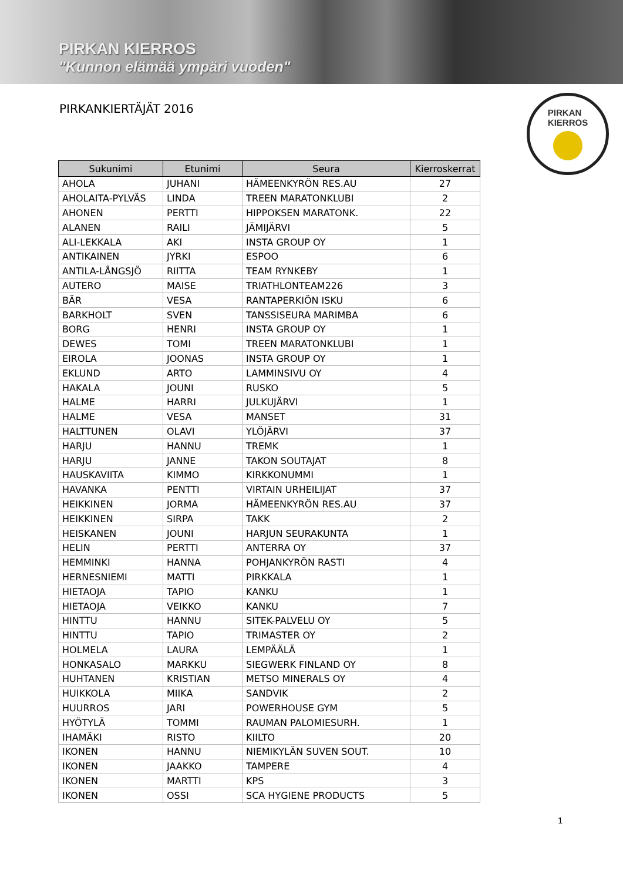PIRKAN KIERROS
"Kunnon elämää ympäri vuoden"
PIRKAN
KIERROS
PIRKANKIERTÄJÄT 2016
| Sukunimi | Etunimi | Seura | Kierroskerrat |
| --- | --- | --- | --- |
| AHOLA | JUHANI | HÄMEENKYRÖN RES.AU | 27 |
| AHOLAITA-PYLVÄS | LINDA | TREEN MARATONKLUBI | 2 |
| AHONEN | PERTTI | HIPPOKSEN MARATONK. | 22 |
| ALANEN | RAILI | JÄMIJÄRVI | 5 |
| ALI-LEKKALA | AKI | INSTA GROUP OY | 1 |
| ANTIKAINEN | JYRKI | ESPOO | 6 |
| ANTILA-LÅNGSJÖ | RIITTA | TEAM RYNKEBY | 1 |
| AUTERO | MAISE | TRIATHLONTEAM226 | 3 |
| BÄR | VESA | RANTAPERKIÖN ISKU | 6 |
| BARKHOLT | SVEN | TANSSISEURA MARIMBA | 6 |
| BORG | HENRI | INSTA GROUP OY | 1 |
| DEWES | TOMI | TREEN MARATONKLUBI | 1 |
| EIROLA | JOONAS | INSTA GROUP OY | 1 |
| EKLUND | ARTO | LAMMINSIVU OY | 4 |
| HAKALA | JOUNI | RUSKO | 5 |
| HALME | HARRI | JULKUJÄRVI | 1 |
| HALME | VESA | MANSET | 31 |
| HALTTUNEN | OLAVI | YLÖJÄRVI | 37 |
| HARJU | HANNU | TREMK | 1 |
| HARJU | JANNE | TAKON SOUTAJAT | 8 |
| HAUSKAVIITA | KIMMO | KIRKKONUMMI | 1 |
| HAVANKA | PENTTI | VIRTAIN URHEILIJAT | 37 |
| HEIKKINEN | JORMA | HÄMEENKYRÖN RES.AU | 37 |
| HEIKKINEN | SIRPA | TAKK | 2 |
| HEISKANEN | JOUNI | HARJUN SEURAKUNTA | 1 |
| HELIN | PERTTI | ANTERRA OY | 37 |
| HEMMINKI | HANNA | POHJANKYRÖN RASTI | 4 |
| HERNESNIEMI | MATTI | PIRKKALA | 1 |
| HIETAOJA | TAPIO | KANKU | 1 |
| HIETAOJA | VEIKKO | KANKU | 7 |
| HINTTU | HANNU | SITEK-PALVELU OY | 5 |
| HINTTU | TAPIO | TRIMASTER OY | 2 |
| HOLMELA | LAURA | LEMPÄÄLÄ | 1 |
| HONKASALO | MARKKU | SIEGWERK FINLAND OY | 8 |
| HUHTANEN | KRISTIAN | METSO MINERALS OY | 4 |
| HUIKKOLA | MIIKA | SANDVIK | 2 |
| HUURROS | JARI | POWERHOUSE GYM | 5 |
| HYÖTYLÄ | TOMMI | RAUMAN PALOMIESURH. | 1 |
| IHAMÄKI | RISTO | KIILTO | 20 |
| IKONEN | HANNU | NIEMIKYLÄN SUVEN SOUT. | 10 |
| IKONEN | JAAKKO | TAMPERE | 4 |
| IKONEN | MARTTI | KPS | 3 |
| IKONEN | OSSI | SCA HYGIENE PRODUCTS | 5 |
1